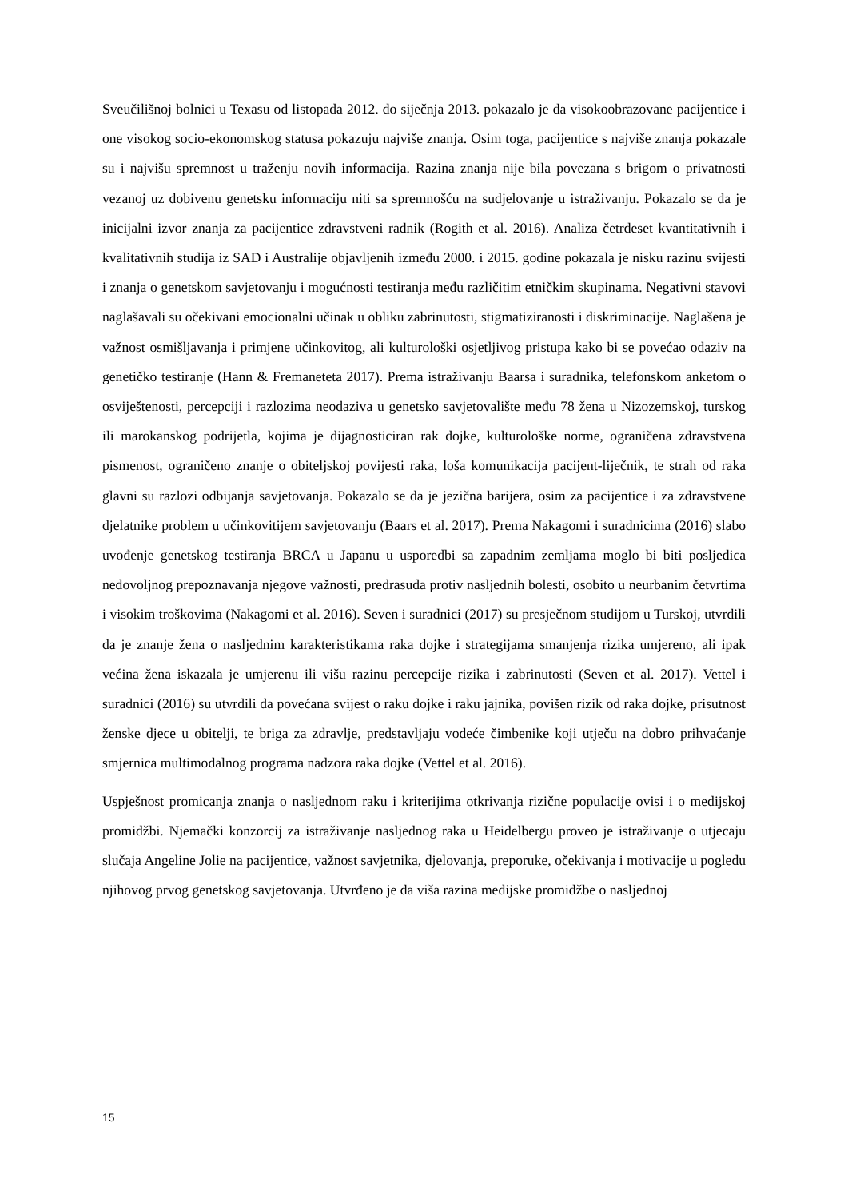Sveučilišnoj bolnici u Texasu od listopada 2012. do siječnja 2013. pokazalo je da visokoobrazovane pacijentice i one visokog socio-ekonomskog statusa pokazuju najviše znanja. Osim toga, pacijentice s najviše znanja pokazale su i najvišu spremnost u traženju novih informacija. Razina znanja nije bila povezana s brigom o privatnosti vezanoj uz dobivenu genetsku informaciju niti sa spremnošću na sudjelovanje u istraživanju. Pokazalo se da je inicijalni izvor znanja za pacijentice zdravstveni radnik (Rogith et al. 2016). Analiza četrdeset kvantitativnih i kvalitativnih studija iz SAD i Australije objavljenih između 2000. i 2015. godine pokazala je nisku razinu svijesti i znanja o genetskom savjetovanju i mogućnosti testiranja među različitim etničkim skupinama. Negativni stavovi naglašavali su očekivani emocionalni učinak u obliku zabrinutosti, stigmatiziranosti i diskriminacije. Naglašena je važnost osmišljavanja i primjene učinkovitog, ali kulturološki osjetljivog pristupa kako bi se povećao odaziv na genetičko testiranje (Hann & Fremaneteta 2017). Prema istraživanju Baarsa i suradnika, telefonskom anketom o osviještenosti, percepciji i razlozima neodaziva u genetsko savjetovalište među 78 žena u Nizozemskoj, turskog ili marokanskog podrijetla, kojima je dijagnosticiran rak dojke, kulturološke norme, ograničena zdravstvena pismenost, ograničeno znanje o obiteljskoj povijesti raka, loša komunikacija pacijent-liječnik, te strah od raka glavni su razlozi odbijanja savjetovanja. Pokazalo se da je jezična barijera, osim za pacijentice i za zdravstvene djelatnike problem u učinkovitijem savjetovanju (Baars et al. 2017). Prema Nakagomi i suradnicima (2016) slabo uvođenje genetskog testiranja BRCA u Japanu u usporedbi sa zapadnim zemljama moglo bi biti posljedica nedovoljnog prepoznavanja njegove važnosti, predrasuda protiv nasljednih bolesti, osobito u neurbanim četvrtima i visokim troškovima (Nakagomi et al. 2016). Seven i suradnici (2017) su presječnom studijom u Turskoj, utvrdili da je znanje žena o nasljednim karakteristikama raka dojke i strategijama smanjenja rizika umjereno, ali ipak većina žena iskazala je umjerenu ili višu razinu percepcije rizika i zabrinutosti (Seven et al. 2017). Vettel i suradnici (2016) su utvrdili da povećana svijest o raku dojke i raku jajnika, povišen rizik od raka dojke, prisutnost ženske djece u obitelji, te briga za zdravlje, predstavljaju vodeće čimbenike koji utječu na dobro prihvaćanje smjernica multimodalnog programa nadzora raka dojke (Vettel et al. 2016).
Uspješnost promicanja znanja o nasljednom raku i kriterijima otkrivanja rizične populacije ovisi i o medijskoj promidžbi. Njemački konzorcij za istraživanje nasljednog raka u Heidelbergu proveo je istraživanje o utjecaju slučaja Angeline Jolie na pacijentice, važnost savjetnika, djelovanja, preporuke, očekivanja i motivacije u pogledu njihovog prvog genetskog savjetovanja. Utvrđeno je da viša razina medijske promidžbe o nasljednoj
15